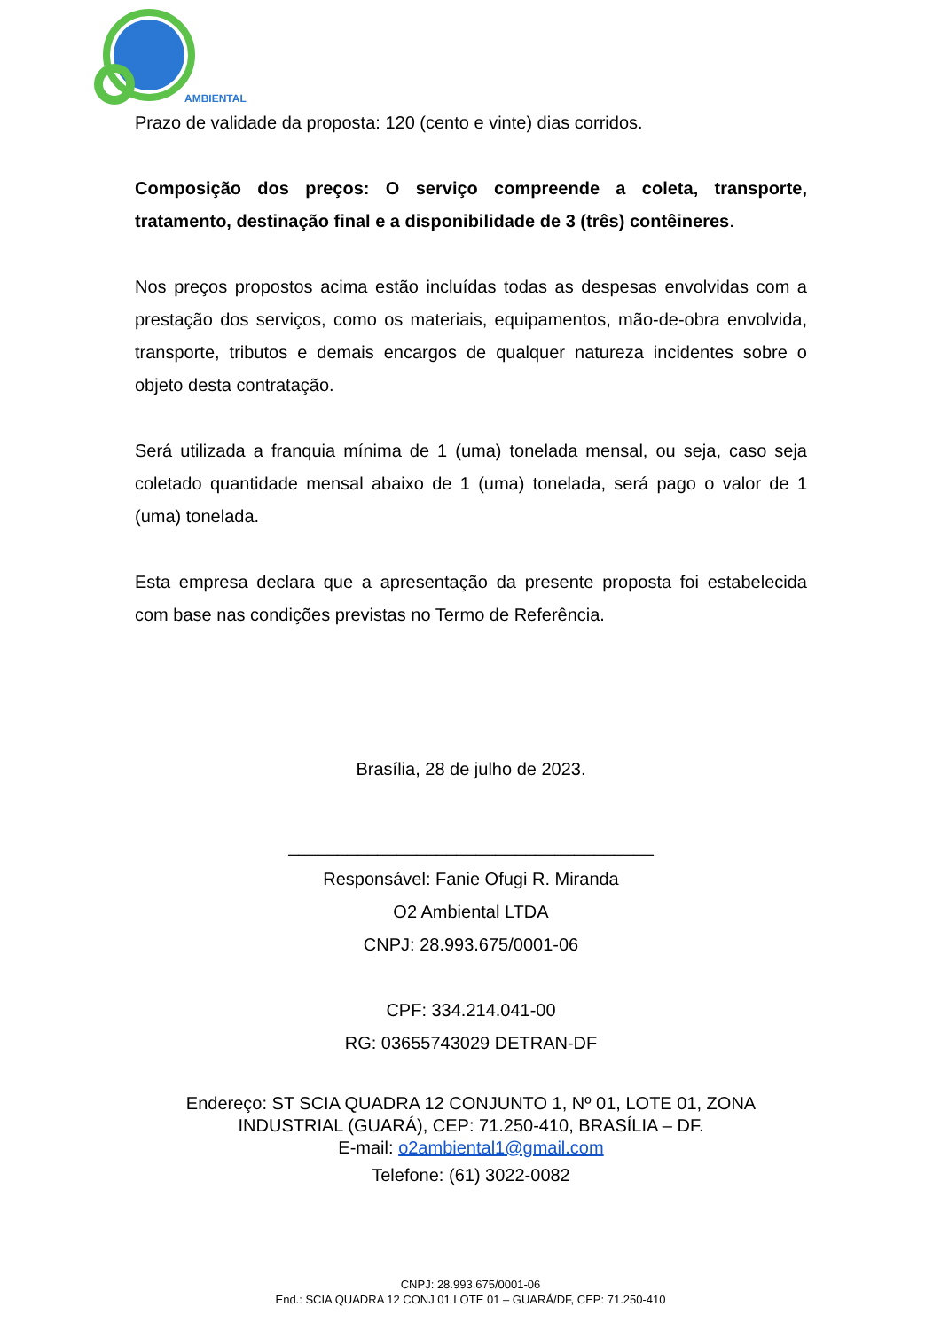AMBIENTAL
Prazo de validade da proposta: 120 (cento e vinte) dias corridos.
Composição dos preços: O serviço compreende a coleta, transporte, tratamento, destinação final e a disponibilidade de 3 (três) contêineres.
Nos preços propostos acima estão incluídas todas as despesas envolvidas com a prestação dos serviços, como os materiais, equipamentos, mão-de-obra envolvida, transporte, tributos e demais encargos de qualquer natureza incidentes sobre o objeto desta contratação.
Será utilizada a franquia mínima de 1 (uma) tonelada mensal, ou seja, caso seja coletado quantidade mensal abaixo de 1 (uma) tonelada, será pago o valor de 1 (uma) tonelada.
Esta empresa declara que a apresentação da presente proposta foi estabelecida com base nas condições previstas no Termo de Referência.
Brasília, 28 de julho de 2023.
_____________________________________
Responsável: Fanie Ofugi R. Miranda
O2 Ambiental LTDA
CNPJ: 28.993.675/0001-06
CPF: 334.214.041-00
RG: 03655743029 DETRAN-DF
Endereço: ST SCIA QUADRA 12 CONJUNTO 1, Nº 01, LOTE 01, ZONA INDUSTRIAL (GUARÁ), CEP: 71.250-410, BRASÍLIA – DF.
E-mail: o2ambiental1@gmail.com
Telefone: (61) 3022-0082
CNPJ: 28.993.675/0001-06
End.: SCIA QUADRA 12 CONJ 01 LOTE 01 – GUARÁ/DF, CEP: 71.250-410